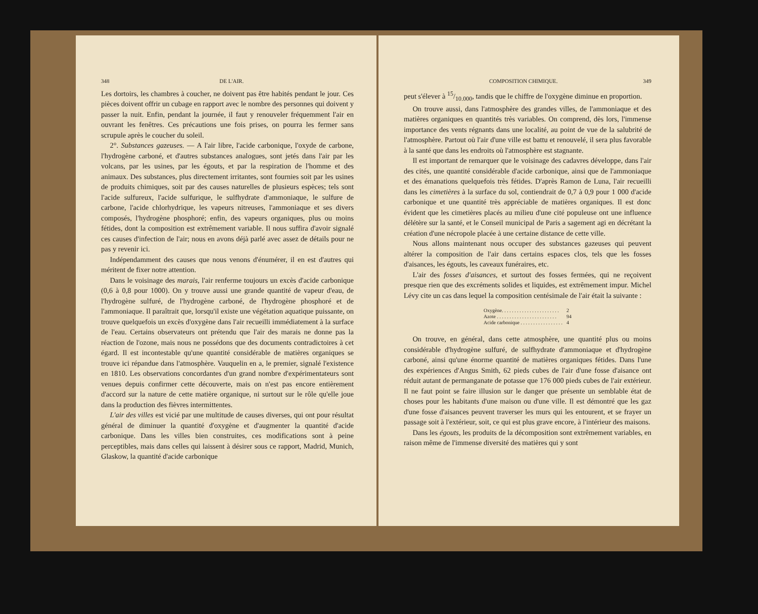348 DE L'AIR.
Les dortoirs, les chambres à coucher, ne doivent pas être habités pendant le jour. Ces pièces doivent offrir un cubage en rapport avec le nombre des personnes qui doivent y passer la nuit. Enfin, pendant la journée, il faut y renouveler fréquemment l'air en ouvrant les fenêtres. Ces précautions une fois prises, on pourra les fermer sans scrupule après le coucher du soleil.
2°. Substances gazeuses. — A l'air libre, l'acide carbonique, l'oxyde de carbone, l'hydrogène carboné, et d'autres substances analogues, sont jetés dans l'air par les volcans, par les usines, par les égouts, et par la respiration de l'homme et des animaux. Des substances, plus directement irritantes, sont fournies soit par les usines de produits chimiques, soit par des causes naturelles de plusieurs espèces; tels sont l'acide sulfureux, l'acide sulfurique, le sulfhydrate d'ammoniaque, le sulfure de carbone, l'acide chlorhydrique, les vapeurs nitreuses, l'ammoniaque et ses divers composés, l'hydrogène phosphoré; enfin, des vapeurs organiques, plus ou moins fétides, dont la composition est extrêmement variable. Il nous suffira d'avoir signalé ces causes d'infection de l'air; nous en avons déjà parlé avec assez de détails pour ne pas y revenir ici.
Indépendamment des causes que nous venons d'énumérer, il en est d'autres qui méritent de fixer notre attention.
Dans le voisinage des marais, l'air renferme toujours un excès d'acide carbonique (0,6 à 0,8 pour 1000). On y trouve aussi une grande quantité de vapeur d'eau, de l'hydrogène sulfuré, de l'hydrogène carboné, de l'hydrogène phosphoré et de l'ammoniaque. Il paraîtrait que, lorsqu'il existe une végétation aquatique puissante, on trouve quelquefois un excès d'oxygène dans l'air recueilli immédiatement à la surface de l'eau. Certains observateurs ont prétendu que l'air des marais ne donne pas la réaction de l'ozone, mais nous ne possédons que des documents contradictoires à cet égard. Il est incontestable qu'une quantité considérable de matières organiques se trouve ici répandue dans l'atmosphère. Vauquelin en a, le premier, signalé l'existence en 1810. Les observations concordantes d'un grand nombre d'expérimentateurs sont venues depuis confirmer cette découverte, mais on n'est pas encore entièrement d'accord sur la nature de cette matière organique, ni surtout sur le rôle qu'elle joue dans la production des fièvres intermittentes.
L'air des villes est vicié par une multitude de causes diverses, qui ont pour résultat général de diminuer la quantité d'oxygène et d'augmenter la quantité d'acide carbonique. Dans les villes bien construites, ces modifications sont à peine perceptibles, mais dans celles qui laissent à désirer sous ce rapport, Madrid, Munich, Glaskow, la quantité d'acide carbonique
COMPOSITION CHIMIQUE. 349
peut s'élever à 15/10.000, tandis que le chiffre de l'oxygène diminue en proportion.
On trouve aussi, dans l'atmosphère des grandes villes, de l'ammoniaque et des matières organiques en quantités très variables. On comprend, dès lors, l'immense importance des vents régnants dans une localité, au point de vue de la salubrité de l'atmosphère. Partout où l'air d'une ville est battu et renouvelé, il sera plus favorable à la santé que dans les endroits où l'atmosphère est stagnante.
Il est important de remarquer que le voisinage des cadavres développe, dans l'air des cités, une quantité considérable d'acide carbonique, ainsi que de l'ammoniaque et des émanations quelquefois très fétides. D'après Ramon de Luna, l'air recueilli dans les cimetières à la surface du sol, contiendrait de 0,7 à 0,9 pour 1 000 d'acide carbonique et une quantité très appréciable de matières organiques. Il est donc évident que les cimetières placés au milieu d'une cité populeuse ont une influence délétère sur la santé, et le Conseil municipal de Paris a sagement agi en décrétant la création d'une nécropole placée à une certaine distance de cette ville.
Nous allons maintenant nous occuper des substances gazeuses qui peuvent altérer la composition de l'air dans certains espaces clos, tels que les fosses d'aisances, les égouts, les caveaux funéraires, etc.
L'air des fosses d'aisances, et surtout des fosses fermées, qui ne reçoivent presque rien que des excréments solides et liquides, est extrêmement impur. Michel Lévy cite un cas dans lequel la composition centésimale de l'air était la suivante :
| Oxygène. . . . . . . . . . . . . . . . . . . . . . . | 2 |
| Azote . . . . . . . . . . . . . . . . . . . . . . . . | 94 |
| Acide carbonique . . . . . . . . . . . . . . . . . | 4 |
On trouve, en général, dans cette atmosphère, une quantité plus ou moins considérable d'hydrogène sulfuré, de sulfhydrate d'ammoniaque et d'hydrogène carboné, ainsi qu'une énorme quantité de matières organiques fétides. Dans l'une des expériences d'Angus Smith, 62 pieds cubes de l'air d'une fosse d'aisance ont réduit autant de permanganate de potasse que 176 000 pieds cubes de l'air extérieur. Il ne faut point se faire illusion sur le danger que présente un semblable état de choses pour les habitants d'une maison ou d'une ville. Il est démontré que les gaz d'une fosse d'aisances peuvent traverser les murs qui les entourent, et se frayer un passage soit à l'extérieur, soit, ce qui est plus grave encore, à l'intérieur des maisons.
Dans les égouts, les produits de la décomposition sont extrêmement variables, en raison même de l'immense diversité des matières qui y sont